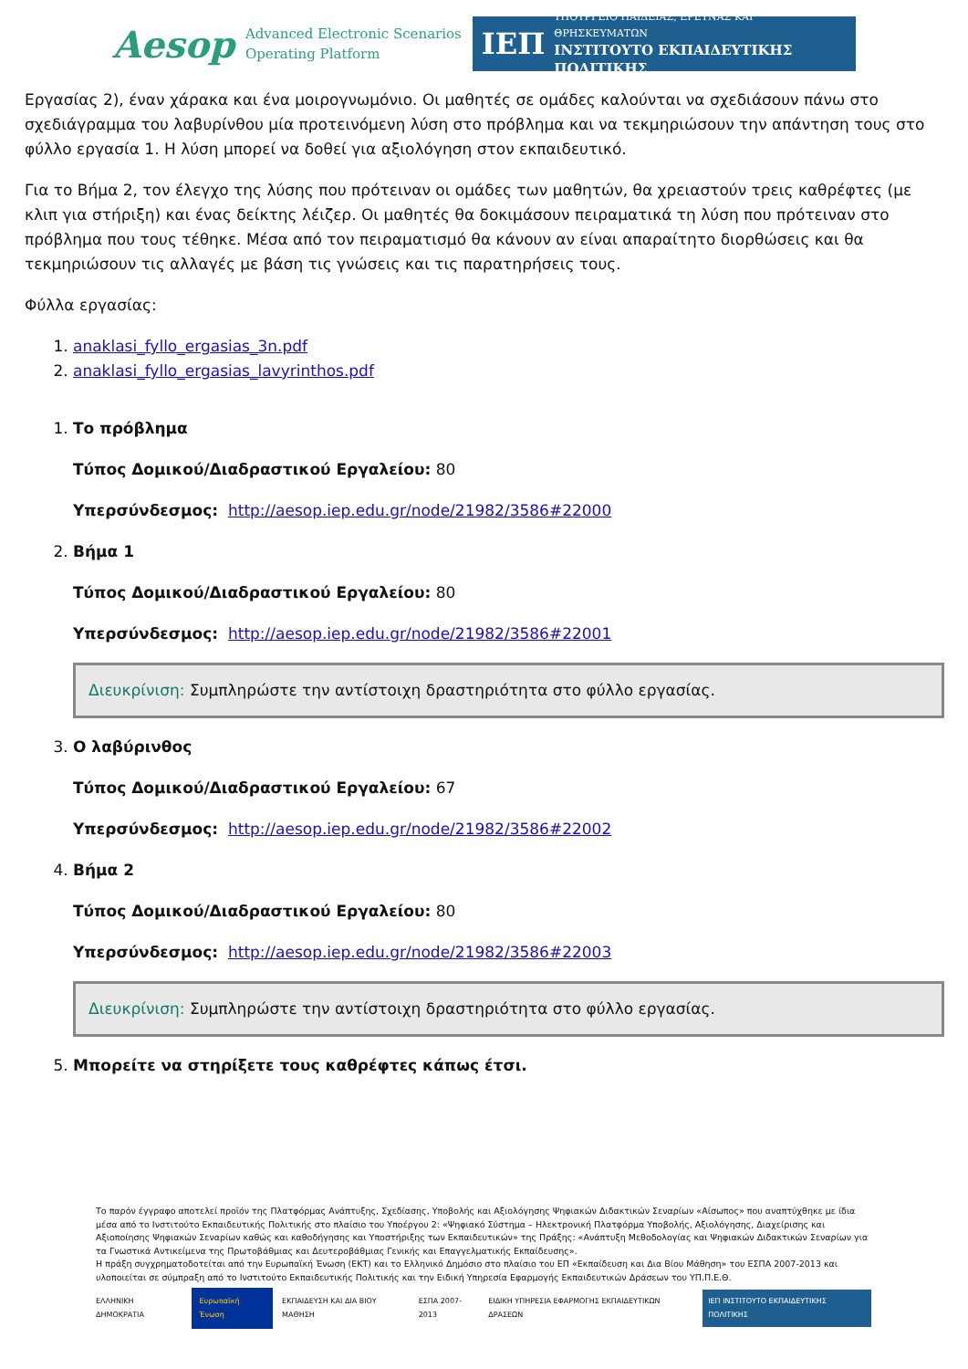Aesop
Advanced Electronic Scenarios
Operating Platform
ΙΕΠ
ΥΠΟΥΡΓΕΙΟ ΠΑΙΔΕΙΑΣ, ΕΡΕΥΝΑΣ ΚΑΙ ΘΡΗΣΚΕΥΜΑΤΩΝ
ΙΝΣΤΙΤΟΥΤΟ ΕΚΠΑΙΔΕΥΤΙΚΗΣ ΠΟΛΙΤΙΚΗΣ
Εργασίας 2), έναν χάρακα και ένα μοιρογνωμόνιο. Οι μαθητές σε ομάδες καλούνται να σχεδιάσουν πάνω στο σχεδιάγραμμα του λαβυρίνθου μία προτεινόμενη λύση στο πρόβλημα και να τεκμηριώσουν την απάντηση τους στο φύλλο εργασία 1. Η λύση μπορεί να δοθεί για αξιολόγηση στον εκπαιδευτικό.
Για το Βήμα 2, τον έλεγχο της λύσης που πρότειναν οι ομάδες των μαθητών, θα χρειαστούν τρεις καθρέφτες (με κλιπ για στήριξη) και ένας δείκτης λέιζερ. Οι μαθητές θα δοκιμάσουν πειραματικά τη λύση που πρότειναν στο πρόβλημα που τους τέθηκε. Μέσα από τον πειραματισμό θα κάνουν αν είναι απαραίτητο διορθώσεις και θα τεκμηριώσουν τις αλλαγές με βάση τις γνώσεις και τις παρατηρήσεις τους.
Φύλλα εργασίας:
1. anaklasi_fyllo_ergasias_3n.pdf
2. anaklasi_fyllo_ergasias_lavyrinthos.pdf
1. Το πρόβλημα
Τύπος Δομικού/Διαδραστικού Εργαλείου: 80
Υπερσύνδεσμος: http://aesop.iep.edu.gr/node/21982/3586#22000
2. Βήμα 1
Τύπος Δομικού/Διαδραστικού Εργαλείου: 80
Υπερσύνδεσμος: http://aesop.iep.edu.gr/node/21982/3586#22001
Διευκρίνιση: Συμπληρώστε την αντίστοιχη δραστηριότητα στο φύλλο εργασίας.
3. Ο λαβύρινθος
Τύπος Δομικού/Διαδραστικού Εργαλείου: 67
Υπερσύνδεσμος: http://aesop.iep.edu.gr/node/21982/3586#22002
4. Βήμα 2
Τύπος Δομικού/Διαδραστικού Εργαλείου: 80
Υπερσύνδεσμος: http://aesop.iep.edu.gr/node/21982/3586#22003
Διευκρίνιση: Συμπληρώστε την αντίστοιχη δραστηριότητα στο φύλλο εργασίας.
5. Μπορείτε να στηρίξετε τους καθρέφτες κάπως έτσι.
Το παρόν έγγραφο αποτελεί προϊόν της Πλατφόρμας Ανάπτυξης, Σχεδίασης, Υποβολής και Αξιολόγησης Ψηφιακών Διδακτικών Σεναρίων «Αίσωπος» που αναπτύχθηκε με ίδια μέσα από το Ινστιτούτο Εκπαιδευτικής Πολιτικής στο πλαίσιο του Υποέργου 2: «Ψηφιακό Σύστημα – Ηλεκτρονική Πλατφόρμα Υποβολής, Αξιολόγησης, Διαχείρισης και Αξιοποίησης Ψηφιακών Σεναρίων καθώς και καθοδήγησης και Υποστήριξης των Εκπαιδευτικών» της Πράξης: «Ανάπτυξη Μεθοδολογίας και Ψηφιακών Διδακτικών Σεναρίων για τα Γνωστικά Αντικείμενα της Πρωτοβάθμιας και Δευτεροβάθμιας Γενικής και Επαγγελματικής Εκπαίδευσης».
Η πράξη συγχρηματοδοτείται από την Ευρωπαϊκή Ένωση (ΕΚΤ) και το Ελληνικό Δημόσιο στο πλαίσιο του ΕΠ «Εκπαίδευση και Δια Βίου Μάθηση» του ΕΣΠΑ 2007-2013 και υλοποιείται σε σύμπραξη από το Ινστιτούτο Εκπαιδευτικής Πολιτικής και την Ειδική Υπηρεσία Εφαρμογής Εκπαιδευτικών Δράσεων του ΥΠ.Π.Ε.Θ.
ΕΛΛΗΝΙΚΗ ΔΗΜΟΚΡΑΤΙΑ Ευρωπαϊκή Ένωση ΕΚΠΑΙΔΕΥΣΗ ΚΑΙ ΔΙΑ ΒΙΟΥ ΜΑΘΗΣΗ ΕΣΠΑ 2007-2013 ΕΙΔΙΚΗ ΥΠΗΡΕΣΙΑ ΕΦΑΡΜΟΓΗΣ ΕΚΠΑΙΔΕΥΤΙΚΩΝ ΔΡΑΣΕΩΝ ΙΕΠ ΙΝΣΤΙΤΟΥΤΟ ΕΚΠΑΙΔΕΥΤΙΚΗΣ ΠΟΛΙΤΙΚΗΣ